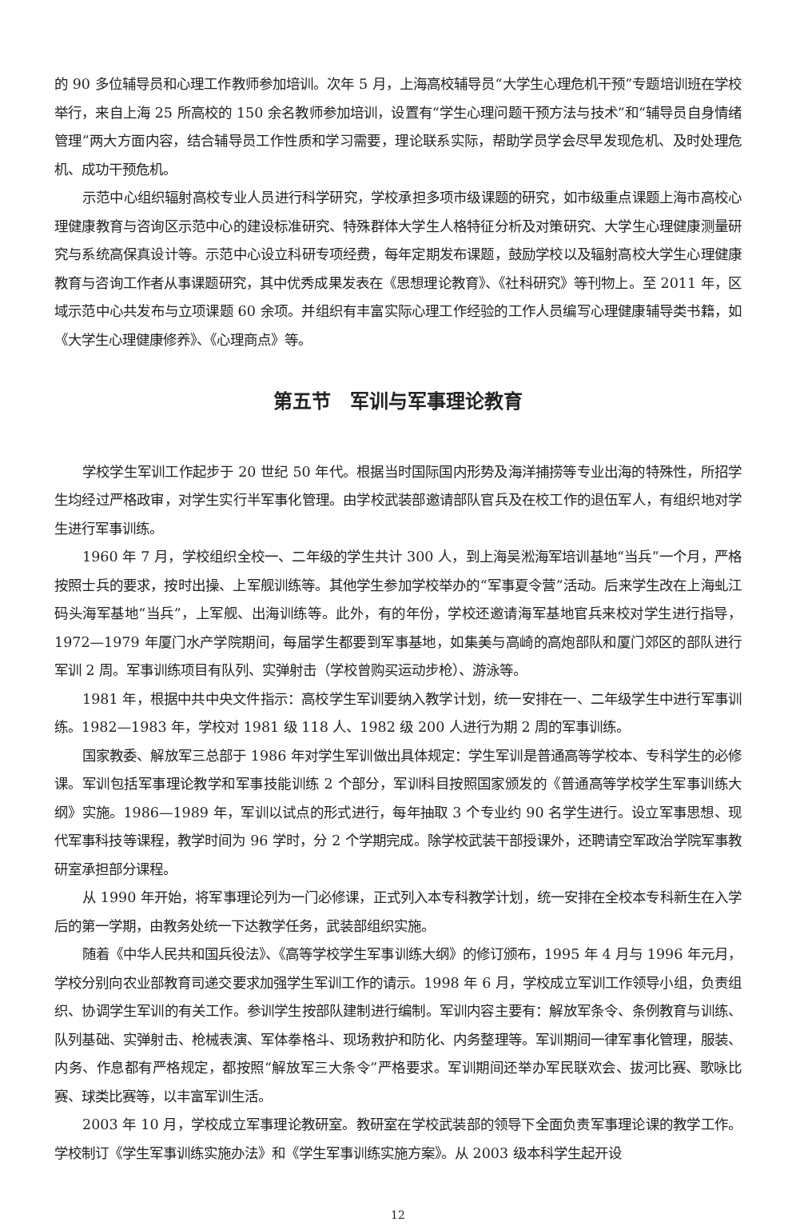的 90 多位辅导员和心理工作教师参加培训。次年 5 月，上海高校辅导员“大学生心理危机干预”专题培训班在学校举行，来自上海 25 所高校的 150 余名教师参加培训，设置有“学生心理问题干预方法与技术”和“辅导员自身情绪管理”两大方面内容，结合辅导员工作性质和学习需要，理论联系实际，帮助学员学会尽早发现危机、及时处理危机、成功干预危机。
示范中心组织辐射高校专业人员进行科学研究，学校承担多项市级课题的研究，如市级重点课题上海市高校心理健康教育与咨询区示范中心的建设标准研究、特殊群体大学生人格特征分析及对策研究、大学生心理健康测量研究与系统高保真设计等。示范中心设立科研专项经费，每年定期发布课题，鼓励学校以及辐射高校大学生心理健康教育与咨询工作者从事课题研究，其中优秀成果发表在《思想理论教育》、《社科研究》等刊物上。至 2011 年，区域示范中心共发布与立项课题 60 余项。并组织有丰富实际心理工作经验的工作人员编写心理健康辅导类书籍，如《大学生心理健康修养》、《心理商点》等。
第五节　军训与军事理论教育
学校学生军训工作起步于 20 世纪 50 年代。根据当时国际国内形势及海洋捕捞等专业出海的特殊性，所招学生均经过严格政审，对学生实行半军事化管理。由学校武装部邀请部队官兵及在校工作的退伍军人，有组织地对学生进行军事训练。
1960 年 7 月，学校组织全校一、二年级的学生共计 300 人，到上海吴淞海军培训基地“当兵”一个月，严格按照士兵的要求，按时出操、上军舰训练等。其他学生参加学校举办的“军事夏令营”活动。后来学生改在上海虬江码头海军基地“当兵”，上军舰、出海训练等。此外，有的年份，学校还邀请海军基地官兵来校对学生进行指导，1972—1979 年厦门水产学院期间，每届学生都要到军事基地，如集美与高崎的高炮部队和厦门郊区的部队进行军训 2 周。军事训练项目有队列、实弹射击（学校曾购买运动步枪）、游泳等。
1981 年，根据中共中央文件指示：高校学生军训要纳入教学计划，统一安排在一、二年级学生中进行军事训练。1982—1983 年，学校对 1981 级 118 人、1982 级 200 人进行为期 2 周的军事训练。
国家教委、解放军三总部于 1986 年对学生军训做出具体规定：学生军训是普通高等学校本、专科学生的必修课。军训包括军事理论教学和军事技能训练 2 个部分，军训科目按照国家颁发的《普通高等学校学生军事训练大纲》实施。1986—1989 年，军训以试点的形式进行，每年抽取 3 个专业约 90 名学生进行。设立军事思想、现代军事科技等课程，教学时间为 96 学时，分 2 个学期完成。除学校武装干部授课外，还聘请空军政治学院军事教研室承担部分课程。
从 1990 年开始，将军事理论列为一门必修课，正式列入本专科教学计划，统一安排在全校本专科新生在入学后的第一学期，由教务处统一下达教学任务，武装部组织实施。
随着《中华人民共和国兵役法》、《高等学校学生军事训练大纲》的修订颁布，1995 年 4 月与 1996 年元月，学校分别向农业部教育司递交要求加强学生军训工作的请示。1998 年 6 月，学校成立军训工作领导小组，负责组织、协调学生军训的有关工作。参训学生按部队建制进行编制。军训内容主要有：解放军条令、条例教育与训练、队列基础、实弹射击、枪械表演、军体拳格斗、现场救护和防化、内务整理等。军训期间一律军事化管理，服装、内务、作息都有严格规定，都按照“解放军三大条令”严格要求。军训期间还举办军民联欢会、拔河比赛、歌咏比赛、球类比赛等，以丰富军训生活。
2003 年 10 月，学校成立军事理论教研室。教研室在学校武装部的领导下全面负责军事理论课的教学工作。学校制订《学生军事训练实施办法》和《学生军事训练实施方案》。从 2003 级本科学生起开设
12